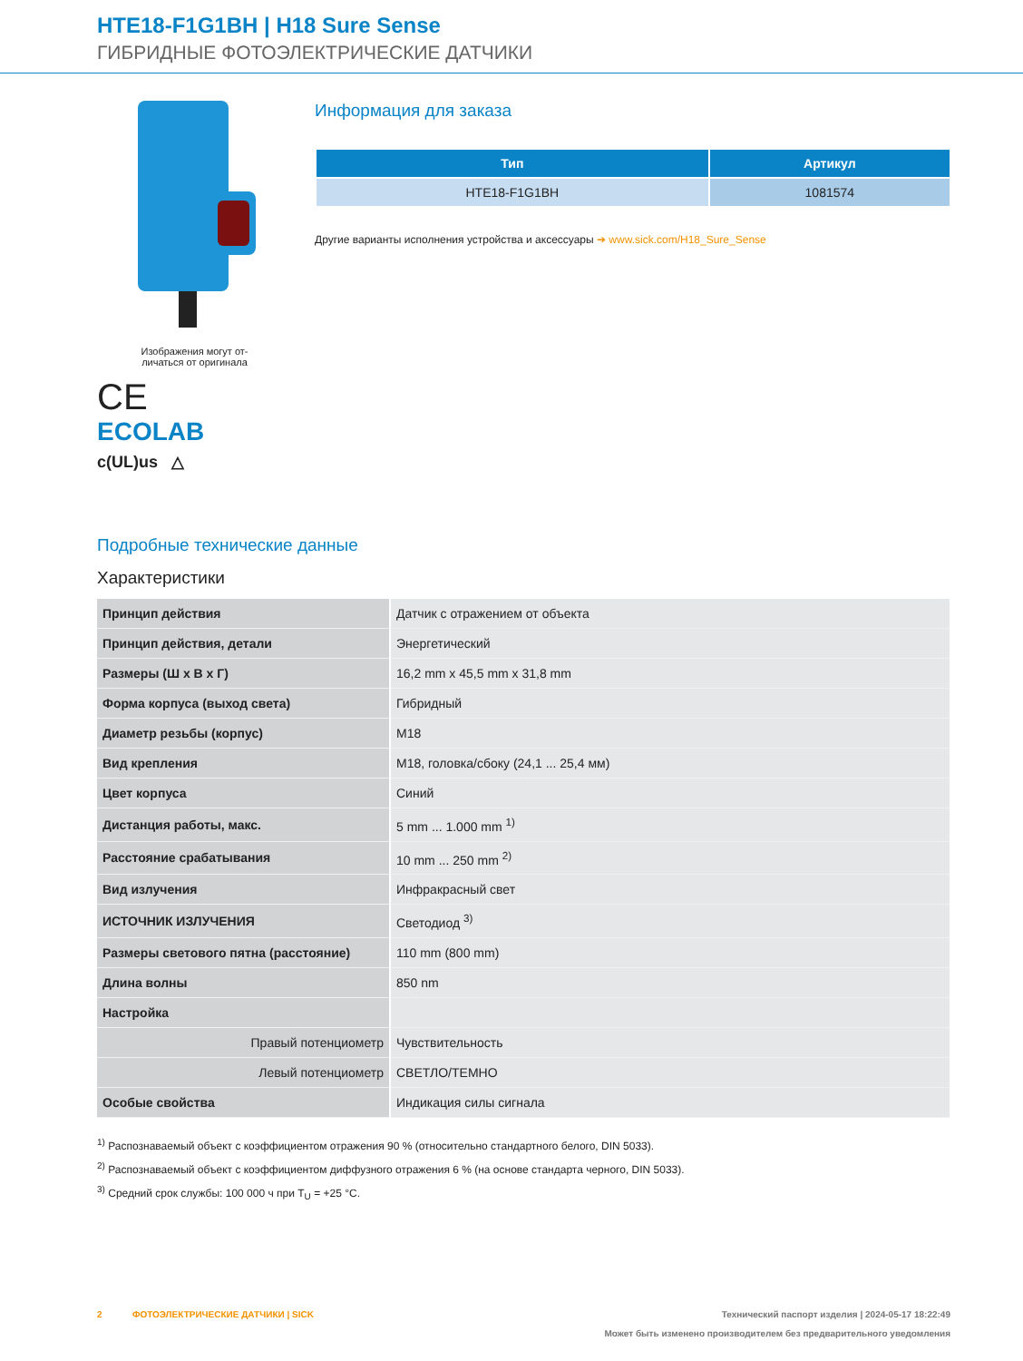HTE18-F1G1BH | H18 Sure Sense
ГИБРИДНЫЕ ФОТОЭЛЕКТРИЧЕСКИЕ ДАТЧИКИ
Изображения могут от-
личаться от оригинала
CE
ECOLAB
c(UL)us △
Информация для заказа
| Тип | Артикул |
| --- | --- |
| HTE18-F1G1BH | 1081574 |
Другие варианты исполнения устройства и аксессуары ➔ www.sick.com/H18_Sure_Sense
Подробные технические данные
Характеристики
| Принцип действия | Датчик с отражением от объекта |
| Принцип действия, детали | Энергетический |
| Размеры (Ш x В x Г) | 16,2 mm x 45,5 mm x 31,8 mm |
| Форма корпуса (выход света) | Гибридный |
| Диаметр резьбы (корпус) | M18 |
| Вид крепления | M18, головка/сбоку (24,1 ... 25,4 мм) |
| Цвет корпуса | Синий |
| Дистанция работы, макс. | 5 mm ... 1.000 mm <sup>1)</sup> |
| Расстояние срабатывания | 10 mm ... 250 mm <sup>2)</sup> |
| Вид излучения | Инфракрасный свет |
| ИСТОЧНИК ИЗЛУЧЕНИЯ | Светодиод <sup>3)</sup> |
| Размеры светового пятна (расстояние) | 110 mm (800 mm) |
| Длина волны | 850 nm |
| Настройка | |
| Правый потенциометр | Чувствительность |
| Левый потенциометр | СВЕТЛО/ТЕМНО |
| Особые свойства | Индикация силы сигнала |
<sup>1)</sup> Распознаваемый объект с коэффициентом отражения 90 % (относительно стандартного белого, DIN 5033).
<sup>2)</sup> Распознаваемый объект с коэффициентом диффузного отражения 6 % (на основе стандарта черного, DIN 5033).
<sup>3)</sup> Средний срок службы: 100 000 ч при T<sub>U</sub> = +25 °C.
2 ФОТОЭЛЕКТРИЧЕСКИЕ ДАТЧИКИ | SICK Технический паспорт изделия | 2024-05-17 18:22:49
Может быть изменено производителем без предварительного уведомления